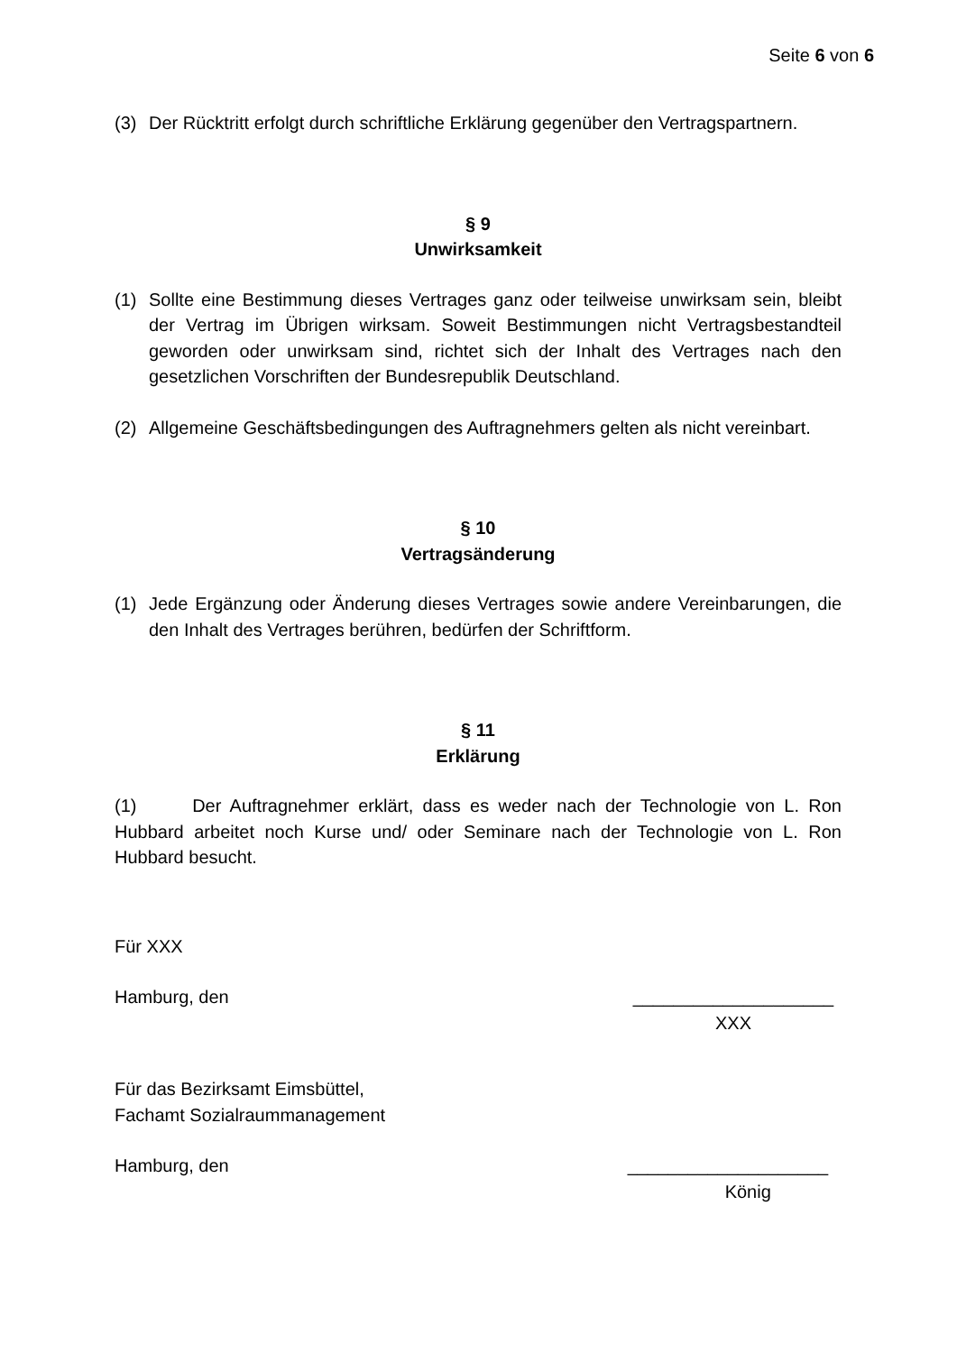Seite 6 von 6
(3) Der Rücktritt erfolgt durch schriftliche Erklärung gegenüber den Vertragspartnern.
§ 9
Unwirksamkeit
(1) Sollte eine Bestimmung dieses Vertrages ganz oder teilweise unwirksam sein, bleibt der Vertrag im Übrigen wirksam. Soweit Bestimmungen nicht Vertragsbestandteil geworden oder unwirksam sind, richtet sich der Inhalt des Vertrages nach den gesetzlichen Vorschriften der Bundesrepublik Deutschland.
(2) Allgemeine Geschäftsbedingungen des Auftragnehmers gelten als nicht vereinbart.
§ 10
Vertragsänderung
(1) Jede Ergänzung oder Änderung dieses Vertrages sowie andere Vereinbarungen, die den Inhalt des Vertrages berühren, bedürfen der Schriftform.
§ 11
Erklärung
(1) Der Auftragnehmer erklärt, dass es weder nach der Technologie von L. Ron Hubbard arbeitet noch Kurse und/ oder Seminare nach der Technologie von L. Ron Hubbard besucht.
Für XXX
Hamburg, den ____________________
XXX
Für das Bezirksamt Eimsbüttel,
Fachamt Sozialraummanagement
Hamburg, den ____________________
König